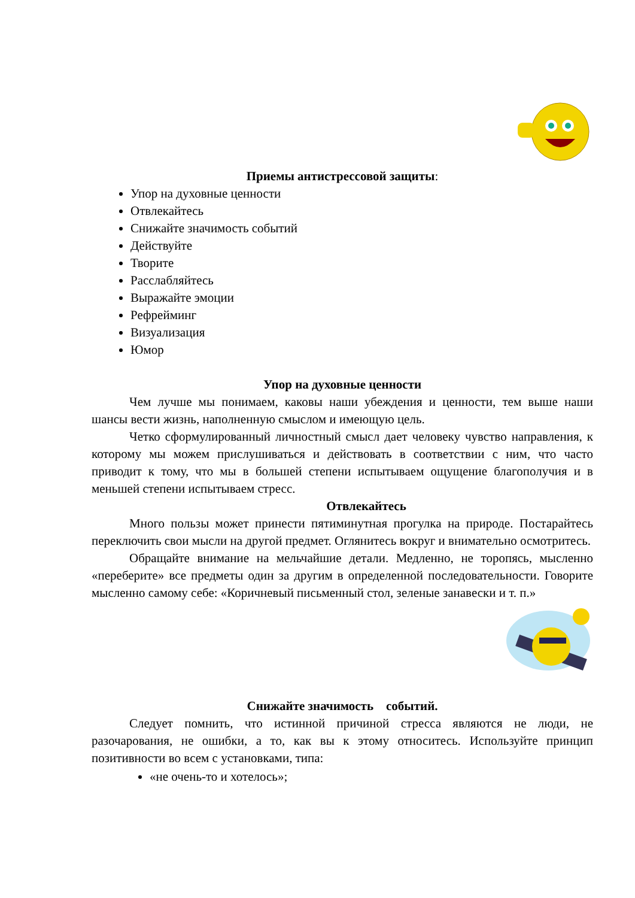Приемы антистрессовой защиты:
Упор на духовные ценности
Отвлекайтесь
Снижайте значимость событий
Действуйте
Творите
Расслабляйтесь
Выражайте эмоции
Рефрейминг
Визуализация
Юмор
Упор на духовные ценности
Чем лучше мы понимаем, каковы наши убеждения и ценности, тем выше наши шансы вести жизнь, наполненную смыслом и имеющую цель.
Четко сформулированный личностный смысл дает человеку чувство направления, к которому мы можем прислушиваться и действовать в соответствии с ним, что часто приводит к тому, что мы в большей степени испытываем ощущение благополучия и в меньшей степени испытываем стресс.
Отвлекайтесь
Много пользы может принести пятиминутная прогулка на природе. Постарайтесь переключить свои мысли на другой предмет. Оглянитесь вокруг и внимательно осмотритесь.
Обращайте внимание на мельчайшие детали. Медленно, не торопясь, мысленно «переберите» все предметы один за другим в определенной последовательности. Говорите мысленно самому себе: «Коричневый письменный стол, зеленые занавески и т. п.»
Снижайте значимость событий.
Следует помнить, что истинной причиной стресса являются не люди, не разочарования, не ошибки, а то, как вы к этому относитесь. Используйте принцип позитивности во всем с установками, типа:
«не очень-то и хотелось»;